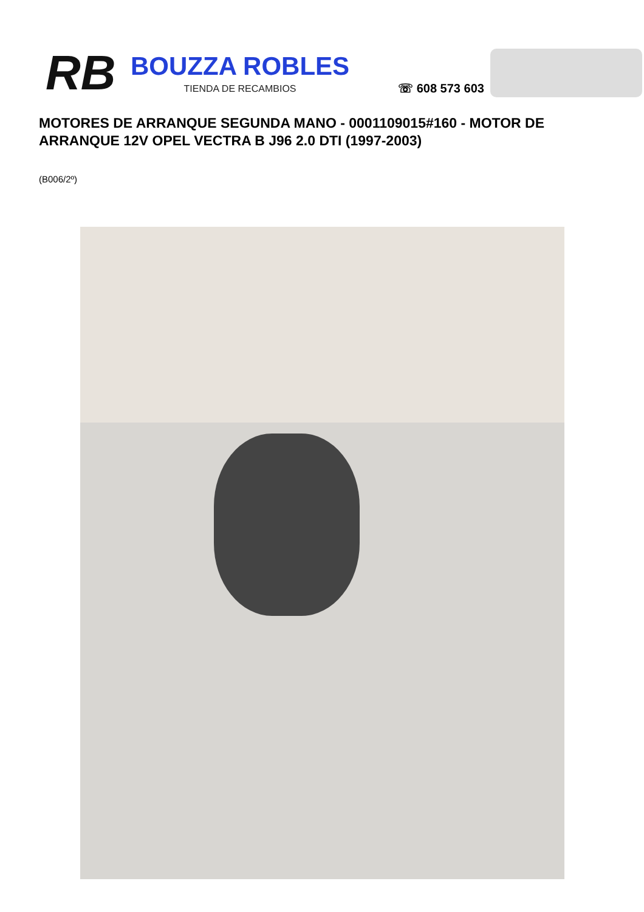RB
BOUZZA ROBLES
TIENDA DE RECAMBIOS
☏ 608 573 603
MOTORES DE ARRANQUE SEGUNDA MANO - 0001109015#160 - MOTOR DE ARRANQUE 12V OPEL VECTRA B J96 2.0 DTI (1997-2003)
(B006/2º)